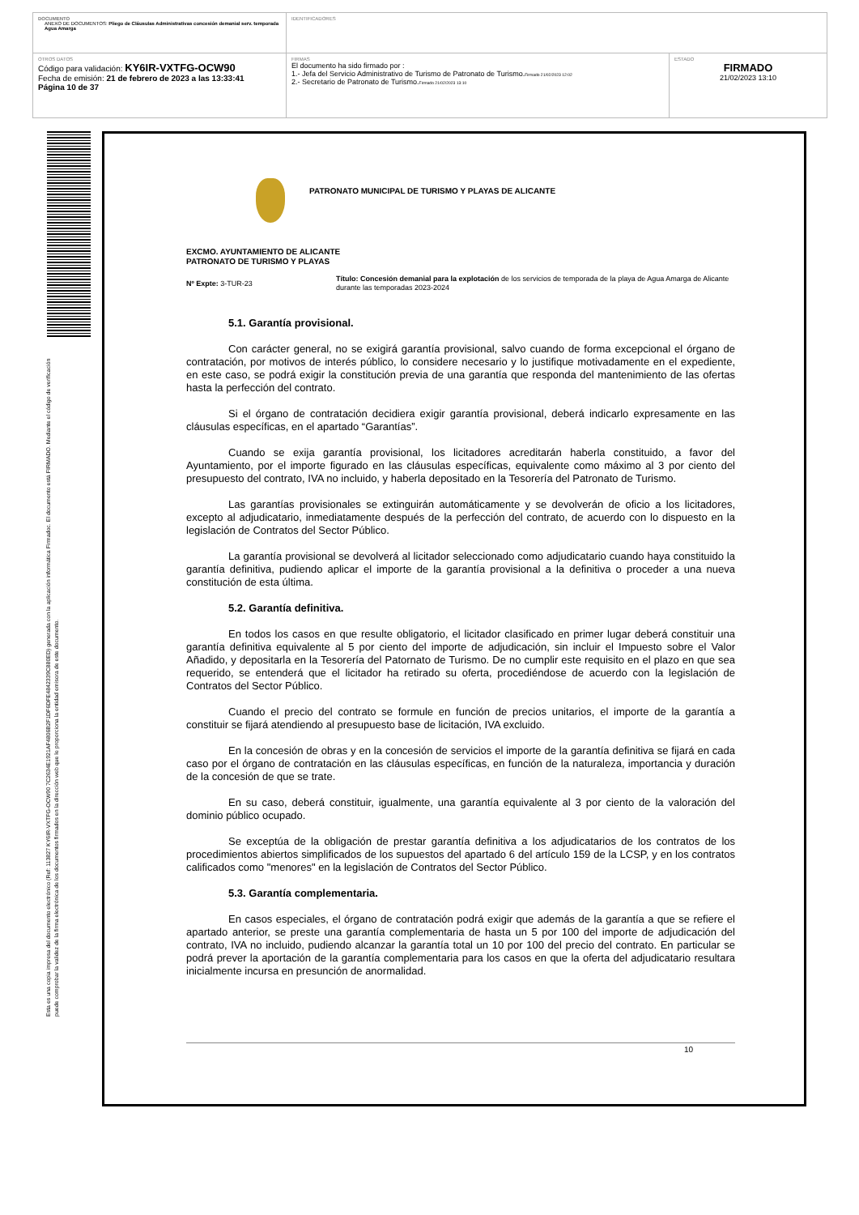| DOCUMENTO ANEXO DE DOCUMENTOS: Pliego de Cláusulas Administrativas concesión demanial serv. temporada Agua Amarga | IDENTIFICADORES | |
| OTROS DATOS Código para validación: KY6IR-VXTFG-OCW90 Fecha de emisión: 21 de febrero de 2023 a las 13:33:41 Página 10 de 37 | FIRMAS El documento ha sido firmado por : 1.- Jefa del Servicio Administrativo de Turismo de Patronato de Turismo. Firmado 21/02/2023 12:02 2.- Secretario de Patronato de Turismo. Firmado 21/02/2023 13:10 | ESTADO FIRMADO 21/02/2023 13:10 |
Esta es una copia impresa del documento electrónico (Ref: 113827 KY6IR-VXTFG-OCW90 7C2634E1921AF4806B2F1DF6DFE4842339C880ED) generada con la aplicación informática Firmadoc. El documento está FIRMADO. Mediante el código de verificación puede comprobar la validez de la firma electrónica de los documentos firmados en la dirección web que le proporciona la entidad emisora de este documento.
PATRONATO MUNICIPAL DE TURISMO Y PLAYAS DE ALICANTE
EXCMO. AYUNTAMIENTO DE ALICANTE
PATRONATO DE TURISMO Y PLAYAS
Nº Expte: 3-TUR-23
Título: Concesión demanial para la explotación de los servicios de temporada de la playa de Agua Amarga de Alicante durante las temporadas 2023-2024
5.1. Garantía provisional.
Con carácter general, no se exigirá garantía provisional, salvo cuando de forma excepcional el órgano de contratación, por motivos de interés público, lo considere necesario y lo justifique motivadamente en el expediente, en este caso, se podrá exigir la constitución previa de una garantía que responda del mantenimiento de las ofertas hasta la perfección del contrato.
Si el órgano de contratación decidiera exigir garantía provisional, deberá indicarlo expresamente en las cláusulas específicas, en el apartado “Garantías”.
Cuando se exija garantía provisional, los licitadores acreditarán haberla constituido, a favor del Ayuntamiento, por el importe figurado en las cláusulas específicas, equivalente como máximo al 3 por ciento del presupuesto del contrato, IVA no incluido, y haberla depositado en la Tesorería del Patronato de Turismo.
Las garantías provisionales se extinguirán automáticamente y se devolverán de oficio a los licitadores, excepto al adjudicatario, inmediatamente después de la perfección del contrato, de acuerdo con lo dispuesto en la legislación de Contratos del Sector Público.
La garantía provisional se devolverá al licitador seleccionado como adjudicatario cuando haya constituido la garantía definitiva, pudiendo aplicar el importe de la garantía provisional a la definitiva o proceder a una nueva constitución de esta última.
5.2. Garantía definitiva.
En todos los casos en que resulte obligatorio, el licitador clasificado en primer lugar deberá constituir una garantía definitiva equivalente al 5 por ciento del importe de adjudicación, sin incluir el Impuesto sobre el Valor Añadido, y depositarla en la Tesorería del Patornato de Turismo. De no cumplir este requisito en el plazo en que sea requerido, se entenderá que el licitador ha retirado su oferta, procediéndose de acuerdo con la legislación de Contratos del Sector Público.
Cuando el precio del contrato se formule en función de precios unitarios, el importe de la garantía a constituir se fijará atendiendo al presupuesto base de licitación, IVA excluido.
En la concesión de obras y en la concesión de servicios el importe de la garantía definitiva se fijará en cada caso por el órgano de contratación en las cláusulas específicas, en función de la naturaleza, importancia y duración de la concesión de que se trate.
En su caso, deberá constituir, igualmente, una garantía equivalente al 3 por ciento de la valoración del dominio público ocupado.
Se exceptúa de la obligación de prestar garantía definitiva a los adjudicatarios de los contratos de los procedimientos abiertos simplificados de los supuestos del apartado 6 del artículo 159 de la LCSP, y en los contratos calificados como "menores" en la legislación de Contratos del Sector Público.
5.3. Garantía complementaria.
En casos especiales, el órgano de contratación podrá exigir que además de la garantía a que se refiere el apartado anterior, se preste una garantía complementaria de hasta un 5 por 100 del importe de adjudicación del contrato, IVA no incluido, pudiendo alcanzar la garantía total un 10 por 100 del precio del contrato. En particular se podrá prever la aportación de la garantía complementaria para los casos en que la oferta del adjudicatario resultara inicialmente incursa en presunción de anormalidad.
10